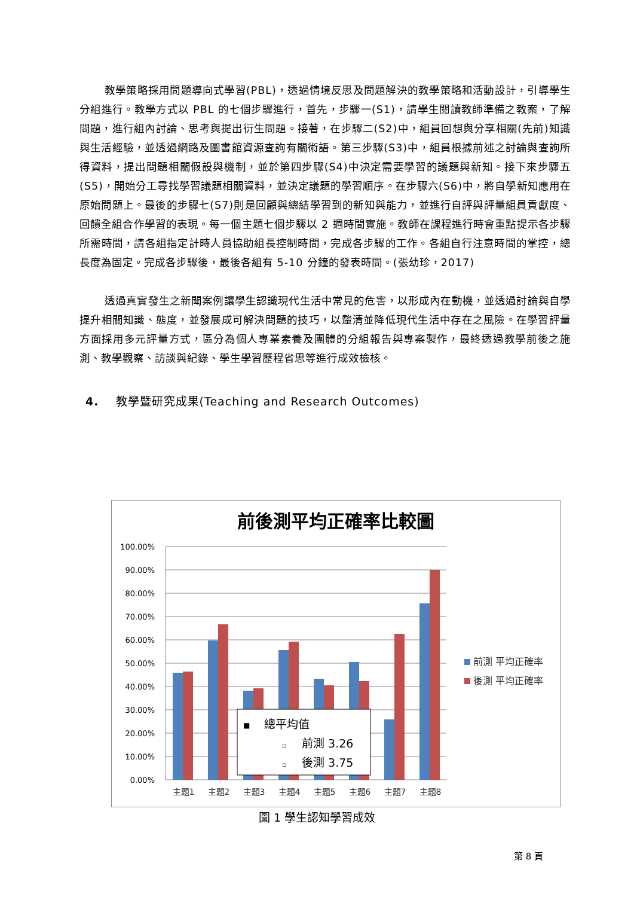教學策略採用問題導向式學習(PBL)，透過情境反思及問題解決的教學策略和活動設計，引導學生分組進行。教學方式以 PBL 的七個步驟進行，首先，步驟一(S1)，請學生閱讀教師準備之教案，了解問題，進行組內討論、思考與提出衍生問題。接著，在步驟二(S2)中，組員回想與分享相關(先前)知識與生活經驗，並透過網路及圖書館資源查詢有關術語。第三步驟(S3)中，組員根據前述之討論與查詢所得資料，提出問題相關假設與機制，並於第四步驟(S4)中決定需要學習的議題與新知。接下來步驟五(S5)，開始分工尋找學習議題相關資料，並決定議題的學習順序。在步驟六(S6)中，將自學新知應用在原始問題上。最後的步驟七(S7)則是回顧與總結學習到的新知與能力，並進行自評與評量組員貢獻度、回饋全組合作學習的表現。每一個主題七個步驟以 2 週時間實施。教師在課程進行時會重點提示各步驟所需時間，請各組指定計時人員協助組長控制時間，完成各步驟的工作。各組自行注意時間的掌控，總長度為固定。完成各步驟後，最後各組有 5-10 分鐘的發表時間。(張幼珍，2017)
透過真實發生之新聞案例讓學生認識現代生活中常見的危害，以形成內在動機，並透過討論與自學提升相關知識、態度，並發展成可解決問題的技巧，以釐清並降低現代生活中存在之風險。在學習評量方面採用多元評量方式，區分為個人專業素養及團體的分組報告與專案製作，最終透過教學前後之施測、教學觀察、訪談與紀錄、學生學習歷程省思等進行成效檢核。
4. 教學暨研究成果(Teaching and Research Outcomes)
前後測平均正確率比較圖
100.00%
90.00%
80.00%
70.00%
60.00%
50.00%
40.00%
30.00%
20.00%
10.00%
0.00%
主題1
主題2
主題3
主題4
主題5
主題6
主題7
主題8
■
總平均值
▫
前測 3.26
▫
後測 3.75
前測 平均正確率
後測 平均正確率
圖 1 學生認知學習成效
第 8 頁